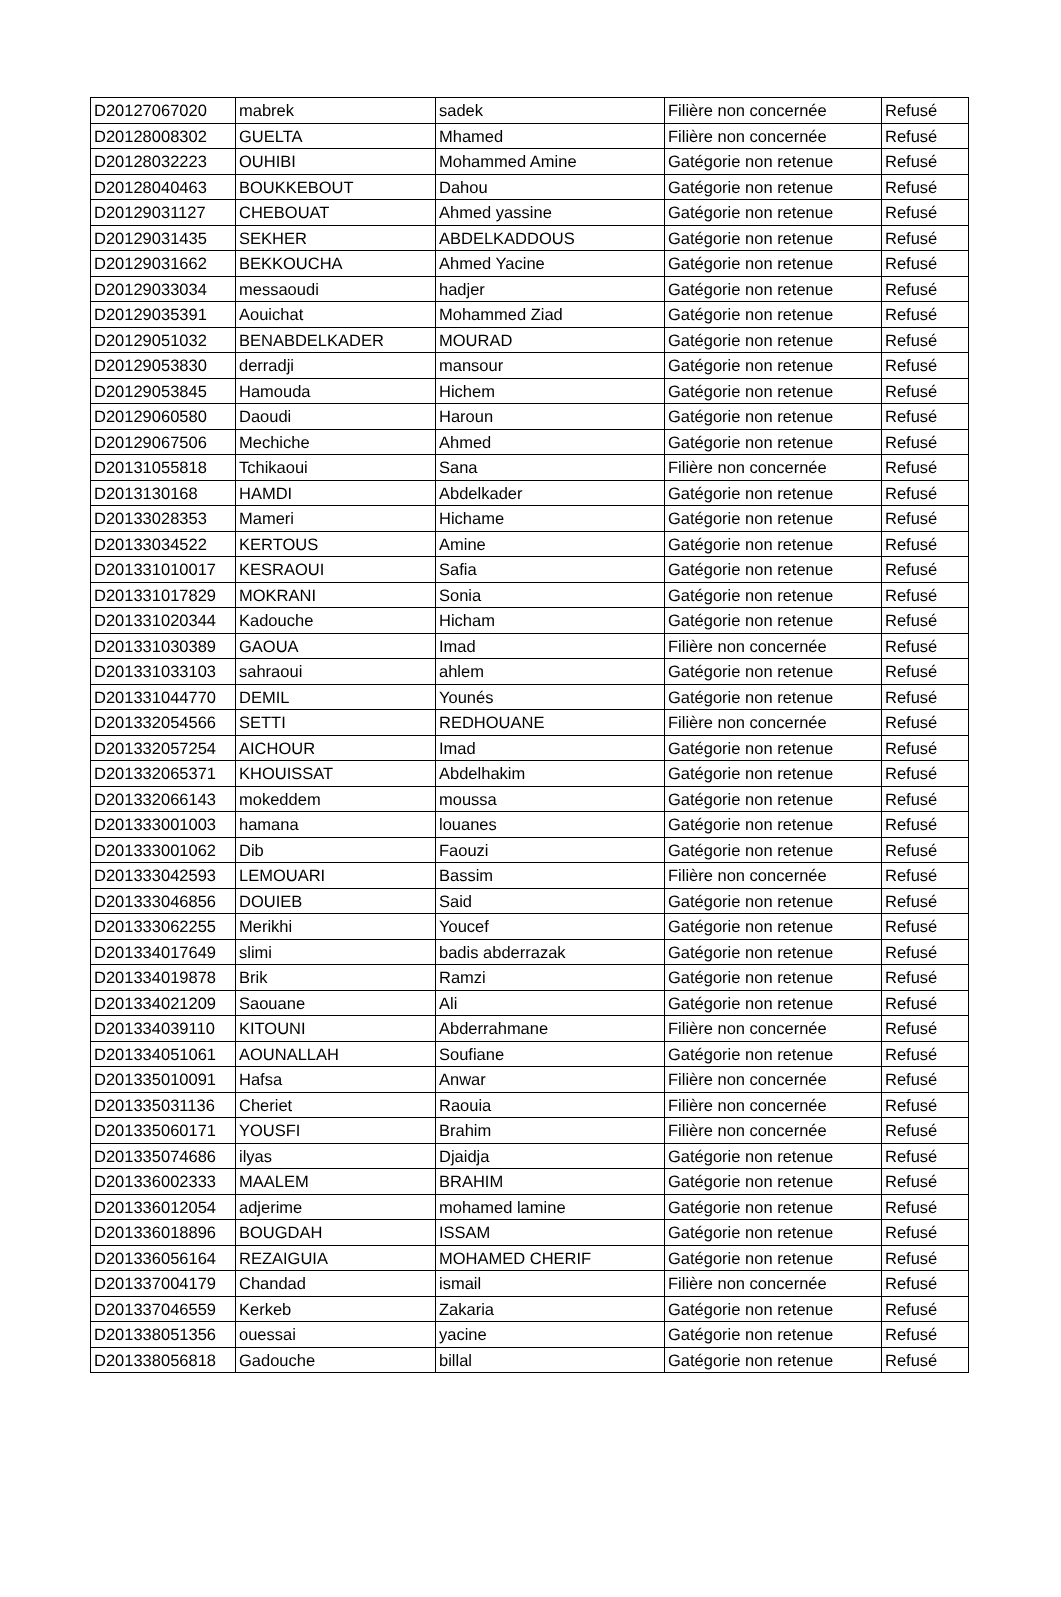| D20127067020 | mabrek | sadek | Filière non concernée | Refusé |
| D20128008302 | GUELTA | Mhamed | Filière non concernée | Refusé |
| D20128032223 | OUHIBI | Mohammed Amine | Gatégorie non retenue | Refusé |
| D20128040463 | BOUKKEBOUT | Dahou | Gatégorie non retenue | Refusé |
| D20129031127 | CHEBOUAT | Ahmed yassine | Gatégorie non retenue | Refusé |
| D20129031435 | SEKHER | ABDELKADDOUS | Gatégorie non retenue | Refusé |
| D20129031662 | BEKKOUCHA | Ahmed Yacine | Gatégorie non retenue | Refusé |
| D20129033034 | messaoudi | hadjer | Gatégorie non retenue | Refusé |
| D20129035391 | Aouichat | Mohammed Ziad | Gatégorie non retenue | Refusé |
| D20129051032 | BENABDELKADER | MOURAD | Gatégorie non retenue | Refusé |
| D20129053830 | derradji | mansour | Gatégorie non retenue | Refusé |
| D20129053845 | Hamouda | Hichem | Gatégorie non retenue | Refusé |
| D20129060580 | Daoudi | Haroun | Gatégorie non retenue | Refusé |
| D20129067506 | Mechiche | Ahmed | Gatégorie non retenue | Refusé |
| D20131055818 | Tchikaoui | Sana | Filière non concernée | Refusé |
| D2013130168 | HAMDI | Abdelkader | Gatégorie non retenue | Refusé |
| D20133028353 | Mameri | Hichame | Gatégorie non retenue | Refusé |
| D20133034522 | KERTOUS | Amine | Gatégorie non retenue | Refusé |
| D201331010017 | KESRAOUI | Safia | Gatégorie non retenue | Refusé |
| D201331017829 | MOKRANI | Sonia | Gatégorie non retenue | Refusé |
| D201331020344 | Kadouche | Hicham | Gatégorie non retenue | Refusé |
| D201331030389 | GAOUA | Imad | Filière non concernée | Refusé |
| D201331033103 | sahraoui | ahlem | Gatégorie non retenue | Refusé |
| D201331044770 | DEMIL | Younés | Gatégorie non retenue | Refusé |
| D201332054566 | SETTI | REDHOUANE | Filière non concernée | Refusé |
| D201332057254 | AICHOUR | Imad | Gatégorie non retenue | Refusé |
| D201332065371 | KHOUISSAT | Abdelhakim | Gatégorie non retenue | Refusé |
| D201332066143 | mokeddem | moussa | Gatégorie non retenue | Refusé |
| D201333001003 | hamana | louanes | Gatégorie non retenue | Refusé |
| D201333001062 | Dib | Faouzi | Gatégorie non retenue | Refusé |
| D201333042593 | LEMOUARI | Bassim | Filière non concernée | Refusé |
| D201333046856 | DOUIEB | Said | Gatégorie non retenue | Refusé |
| D201333062255 | Merikhi | Youcef | Gatégorie non retenue | Refusé |
| D201334017649 | slimi | badis abderrazak | Gatégorie non retenue | Refusé |
| D201334019878 | Brik | Ramzi | Gatégorie non retenue | Refusé |
| D201334021209 | Saouane | Ali | Gatégorie non retenue | Refusé |
| D201334039110 | KITOUNI | Abderrahmane | Filière non concernée | Refusé |
| D201334051061 | AOUNALLAH | Soufiane | Gatégorie non retenue | Refusé |
| D201335010091 | Hafsa | Anwar | Filière non concernée | Refusé |
| D201335031136 | Cheriet | Raouia | Filière non concernée | Refusé |
| D201335060171 | YOUSFI | Brahim | Filière non concernée | Refusé |
| D201335074686 | ilyas | Djaidja | Gatégorie non retenue | Refusé |
| D201336002333 | MAALEM | BRAHIM | Gatégorie non retenue | Refusé |
| D201336012054 | adjerime | mohamed lamine | Gatégorie non retenue | Refusé |
| D201336018896 | BOUGDAH | ISSAM | Gatégorie non retenue | Refusé |
| D201336056164 | REZAIGUIA | MOHAMED CHERIF | Gatégorie non retenue | Refusé |
| D201337004179 | Chandad | ismail | Filière non concernée | Refusé |
| D201337046559 | Kerkeb | Zakaria | Gatégorie non retenue | Refusé |
| D201338051356 | ouessai | yacine | Gatégorie non retenue | Refusé |
| D201338056818 | Gadouche | billal | Gatégorie non retenue | Refusé |